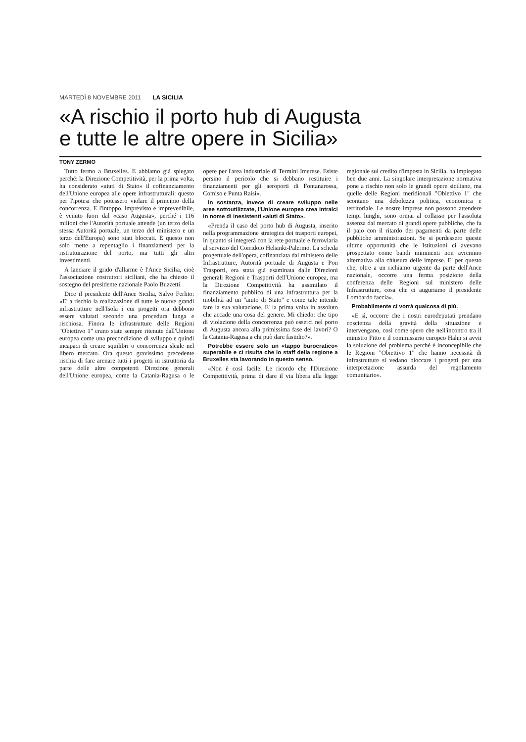MARTEDÌ 8 NOVEMBRE 2011 LA SICILIA
«A rischio il porto hub di Augusta
e tutte le altre opere in Sicilia»
TONY ZERMO
Tutto fermo a Bruxelles. E abbiamo già spiegato perché: la Direzione Competitività, per la prima volta, ha considerato «aiuti di Stato» il cofinanziamento dell'Unione europea alle opere infrastrutturali: questo per l'ipotesi che potessero violare il principio della concorrenza. E l'intoppo, imprevisto e imprevedibile, è venuto fuori dal «caso Augusta», perché i 116 milioni che l'Autorità portuale attende (un terzo della stessa Autorità portuale, un terzo del ministero e un terzo dell'Europa) sono stati bloccati. E questo non solo mette a repentaglio i finanziamenti per la ristrutturazione del porto, ma tutti gli altri investimenti.
A lanciare il grido d'allarme è l'Ance Sicilia, cioè l'associazione costruttori siciliani, che ha chiesto il sostegno del presidente nazionale Paolo Buzzetti.
Dice il presidente dell'Ance Sicilia, Salvo Ferlito: «E' a rischio la realizzazione di tutte le nuove grandi infrastrutture nell'Isola i cui progetti ora debbono essere valutati secondo una procedura lunga e rischiosa. Finora le infrastrutture delle Regioni "Obiettivo 1" erano state sempre ritenute dall'Unione europea come una precondizione di sviluppo e quindi incapaci di creare squilibri o concorrenza sleale nel libero mercato. Ora questo gravissimo precedente rischia di fare arenare tutti i progetti in istruttoria da parte delle altre competenti Direzione generali dell'Unione europea, come la Catania-Ragusa o le opere per l'area industriale di Termini Imerese. Esiste persino il pericolo che si debbano restituire i finanziamenti per gli aeroporti di Fontanarossa, Comiso e Punta Raisi».
In sostanza, invece di creare sviluppo nelle aree sottoutilizzate, l'Unione europea crea intralci in nome di inesistenti «aiuti di Stato».
«Prenda il caso del porto hub di Augusta, inserito nella programmazione strategica dei trasporti europei, in quanto si integrerà con la rete portuale e ferroviaria al servizio del Corridoio Helsinki-Palermo. La scheda progettuale dell'opera, cofinanziata dal ministero delle Infrastrutture, Autorità portuale di Augusta e Pon Trasporti, era stata già esaminata dalle Direzioni generali Regioni e Trasporti dell'Unione europea, ma la Direzione Competitività ha assimilato il finanziamento pubblico di una infrastruttura per la mobilità ad un "aiuto di Stato" e come tale intende fare la sua valutazione. E' la prima volta in assoluto che accade una cosa del genere. Mi chiedo: che tipo di violazione della concorrenza può esserci nel porto di Augusta ancora alla primissima fase dei lavori? O la Catania-Ragusa a chi può dare fastidio?».
Potrebbe essere solo un «tappo burocratico» superabile e ci risulta che lo staff della regione a Bruxelles sta lavorando in questo senso.
«Non è così facile. Le ricordo che l'Direzione Competitività, prima di dare il via libera alla legge regionale sul credito d'imposta in Sicilia, ha impiegato ben due anni. La singolare interpretazione normativa pone a rischio non solo le grandi opere siciliane, ma quelle delle Regioni meridionali "Obiettivo 1" che scontano una debolezza politica, economica e territoriale. Le nostre imprese non possono attendere tempi lunghi, sono ormai al collasso per l'assoluta assenza dal mercato di grandi opere pubbliche, che fa il paio con il ritardo dei pagamenti da parte delle pubbliche amministrazioni. Se si perdessero queste ultime opportunità che le Istituzioni ci avevano prospettato come bandi imminenti non avremmo alternativa alla chiusura delle imprese. E' per questo che, oltre a un richiamo urgente da parte dell'Ance nazionale, occorre una ferma posizione della conferenza delle Regioni sul ministero delle Infrastrutture, cosa che ci auguriamo il presidente Lombardo faccia».
Probabilmente ci vorrà qualcosa di più.
«E sì, occorre che i nostri eurodeputati prendano coscienza della gravità della situazione e intervengano, così come spero che nell'incontro tra il ministro Fitto e il commissario europeo Hahn si avvii la soluzione del problema perché è inconcepibile che le Regioni "Obiettivo 1" che hanno necessità di infrastrutture si vedano bloccare i progetti per una interpretazione assurda del regolamento comunitario».